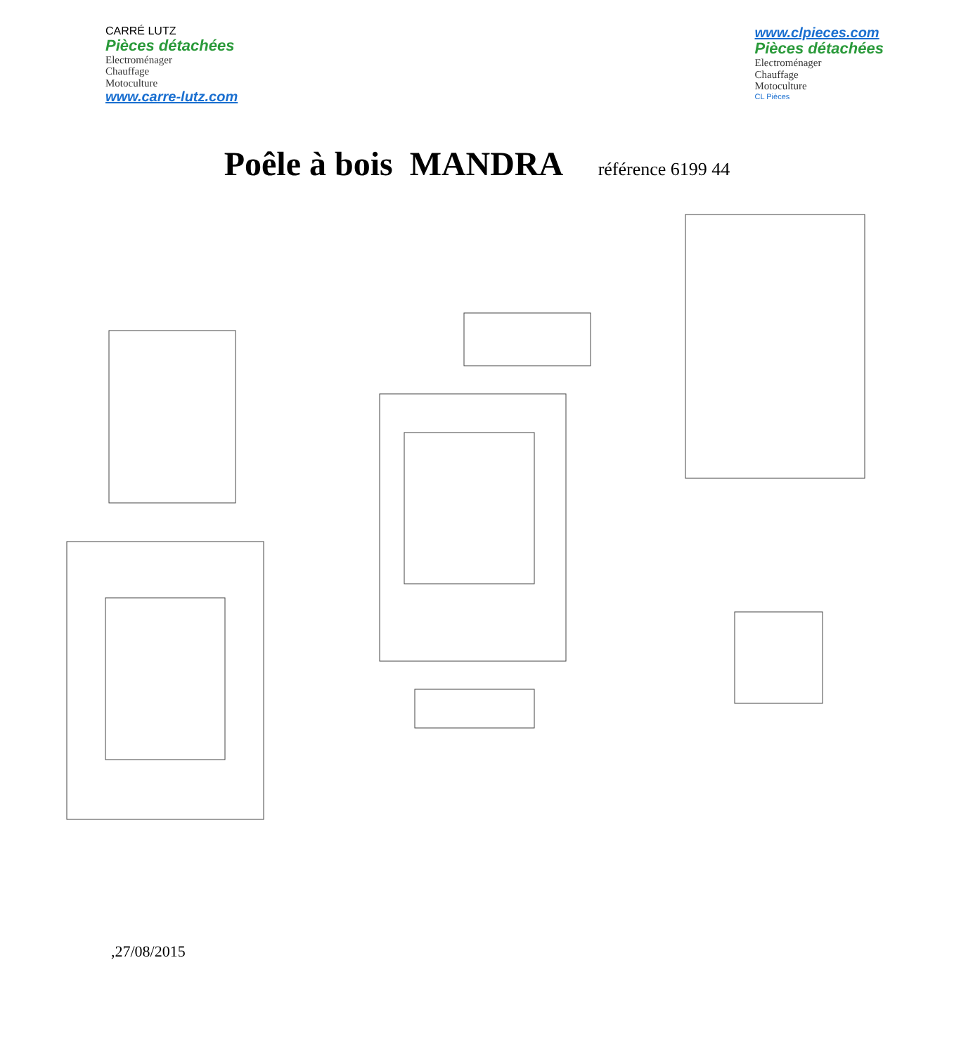CARRÉ LUTZ
Pièces détachées
Electroménager
Chauffage
Motoculture
www.carre-lutz.com
www.clpieces.com
Pièces détachées
Electroménager
Chauffage
Motoculture
CL Pièces
Poêle à bois MANDRA référence 6199 44
,27/08/2015